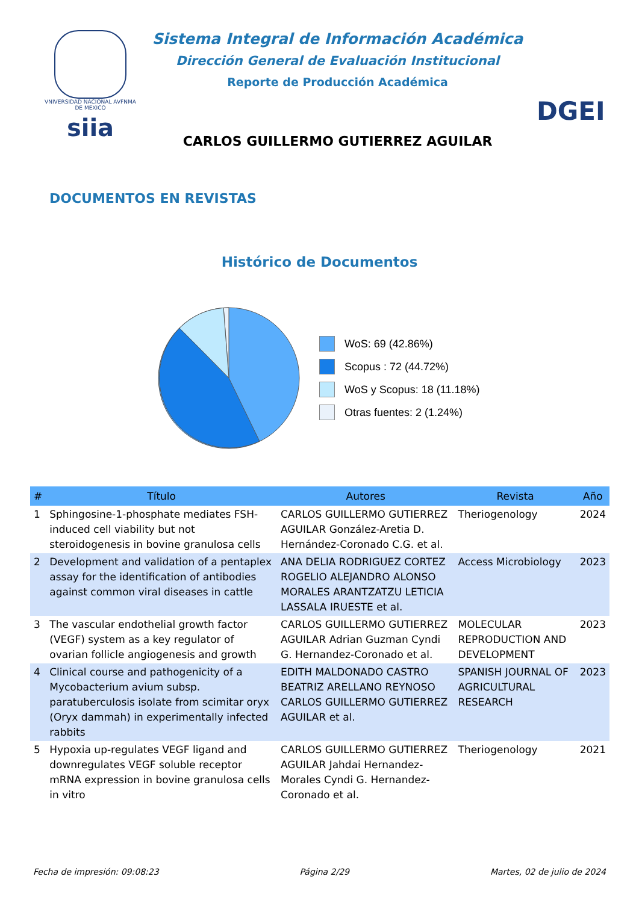VNIVERSIDAD NACIONAL AVFNMA DE MEXICO
siia
Sistema Integral de Información Académica
Dirección General de Evaluación Institucional
Reporte de Producción Académica
CARLOS GUILLERMO GUTIERREZ AGUILAR
DGEI
DOCUMENTOS EN REVISTAS
Histórico de Documentos
WoS: 69 (42.86%)
Scopus : 72 (44.72%)
WoS y Scopus: 18 (11.18%)
Otras fuentes: 2 (1.24%)
| # | Título | Autores | Revista | Año |
| --- | --- | --- | --- | --- |
| 1 | Sphingosine-1-phosphate mediates FSH-induced cell viability but not steroidogenesis in bovine granulosa cells | CARLOS GUILLERMO GUTIERREZ AGUILAR González-Aretia D. Hernández-Coronado C.G. et al. | Theriogenology | 2024 |
| 2 | Development and validation of a pentaplex assay for the identification of antibodies against common viral diseases in cattle | ANA DELIA RODRIGUEZ CORTEZ ROGELIO ALEJANDRO ALONSO MORALES ARANTZATZU LETICIA LASSALA IRUESTE et al. | Access Microbiology | 2023 |
| 3 | The vascular endothelial growth factor (VEGF) system as a key regulator of ovarian follicle angiogenesis and growth | CARLOS GUILLERMO GUTIERREZ AGUILAR Adrian Guzman Cyndi G. Hernandez-Coronado et al. | MOLECULAR REPRODUCTION AND DEVELOPMENT | 2023 |
| 4 | Clinical course and pathogenicity of a Mycobacterium avium subsp. paratuberculosis isolate from scimitar oryx (Oryx dammah) in experimentally infected rabbits | EDITH MALDONADO CASTRO BEATRIZ ARELLANO REYNOSO CARLOS GUILLERMO GUTIERREZ AGUILAR et al. | SPANISH JOURNAL OF AGRICULTURAL RESEARCH | 2023 |
| 5 | Hypoxia up-regulates VEGF ligand and downregulates VEGF soluble receptor mRNA expression in bovine granulosa cells in vitro | CARLOS GUILLERMO GUTIERREZ AGUILAR Jahdai Hernandez-Morales Cyndi G. Hernandez-Coronado et al. | Theriogenology | 2021 |
Fecha de impresión: 09:08:23 Página 2/29 Martes, 02 de julio de 2024